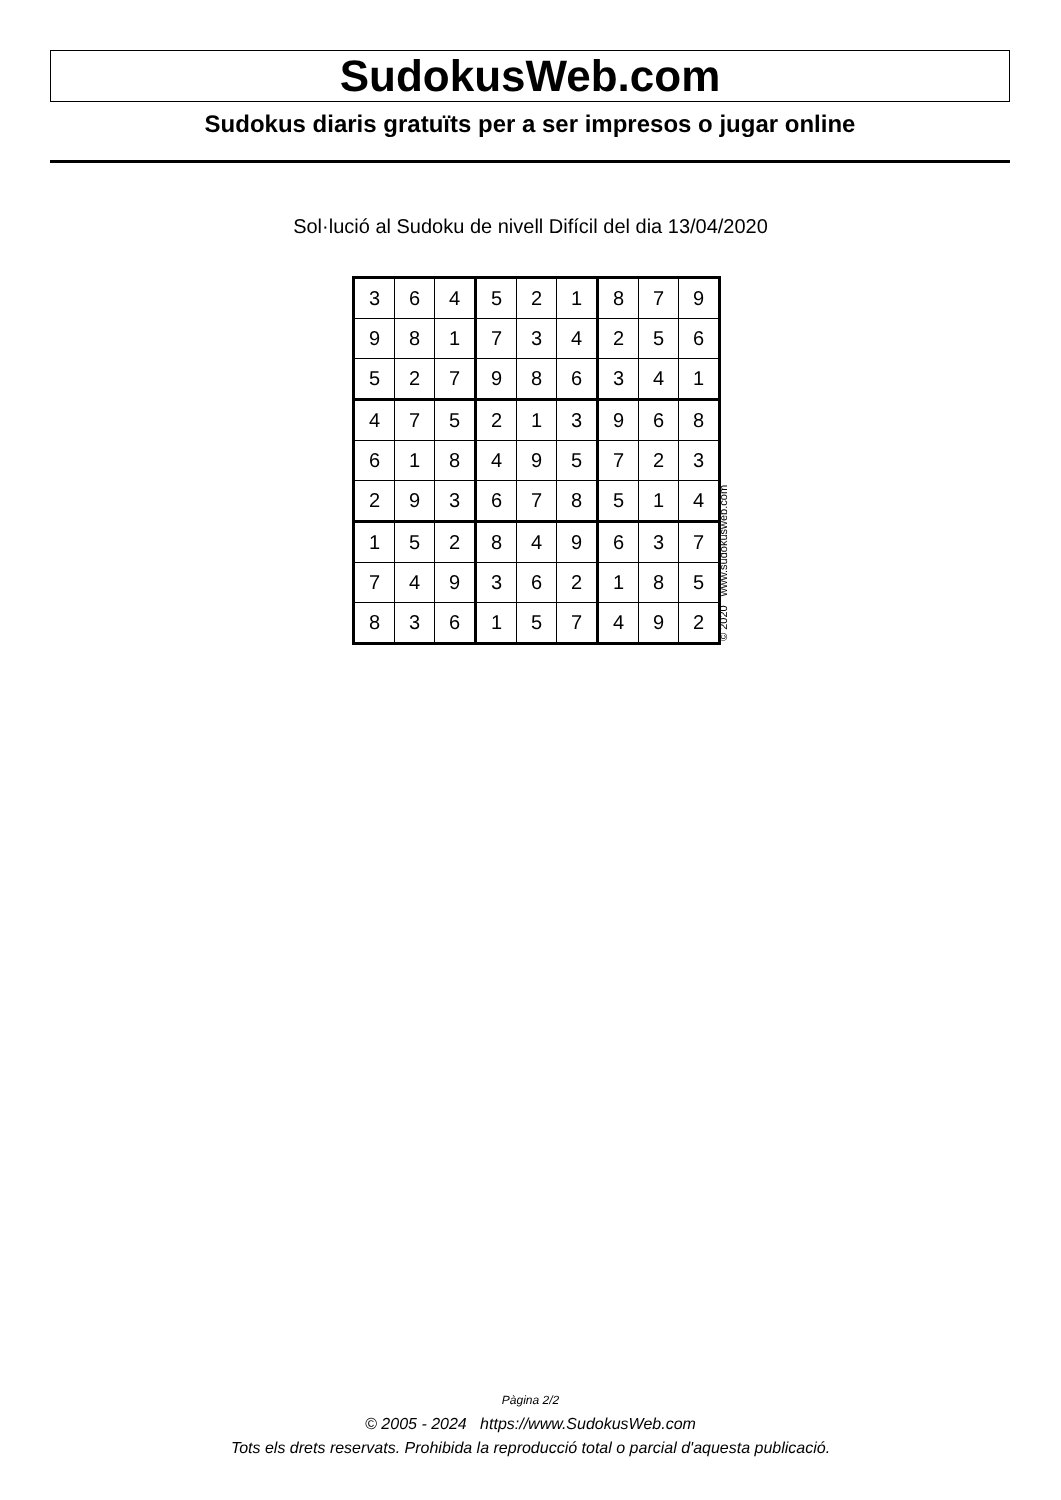SudokusWeb.com
Sudokus diaris gratuïts per a ser impresos o jugar online
Sol·lució al Sudoku de nivell Difícil del dia 13/04/2020
| 3 | 6 | 4 | 5 | 2 | 1 | 8 | 7 | 9 |
| 9 | 8 | 1 | 7 | 3 | 4 | 2 | 5 | 6 |
| 5 | 2 | 7 | 9 | 8 | 6 | 3 | 4 | 1 |
| 4 | 7 | 5 | 2 | 1 | 3 | 9 | 6 | 8 |
| 6 | 1 | 8 | 4 | 9 | 5 | 7 | 2 | 3 |
| 2 | 9 | 3 | 6 | 7 | 8 | 5 | 1 | 4 |
| 1 | 5 | 2 | 8 | 4 | 9 | 6 | 3 | 7 |
| 7 | 4 | 9 | 3 | 6 | 2 | 1 | 8 | 5 |
| 8 | 3 | 6 | 1 | 5 | 7 | 4 | 9 | 2 |
© 2020 www.sudokusweb.com
Pàgina 2/2
© 2005 - 2024 https://www.SudokusWeb.com
Tots els drets reservats. Prohibida la reproducció total o parcial d'aquesta publicació.